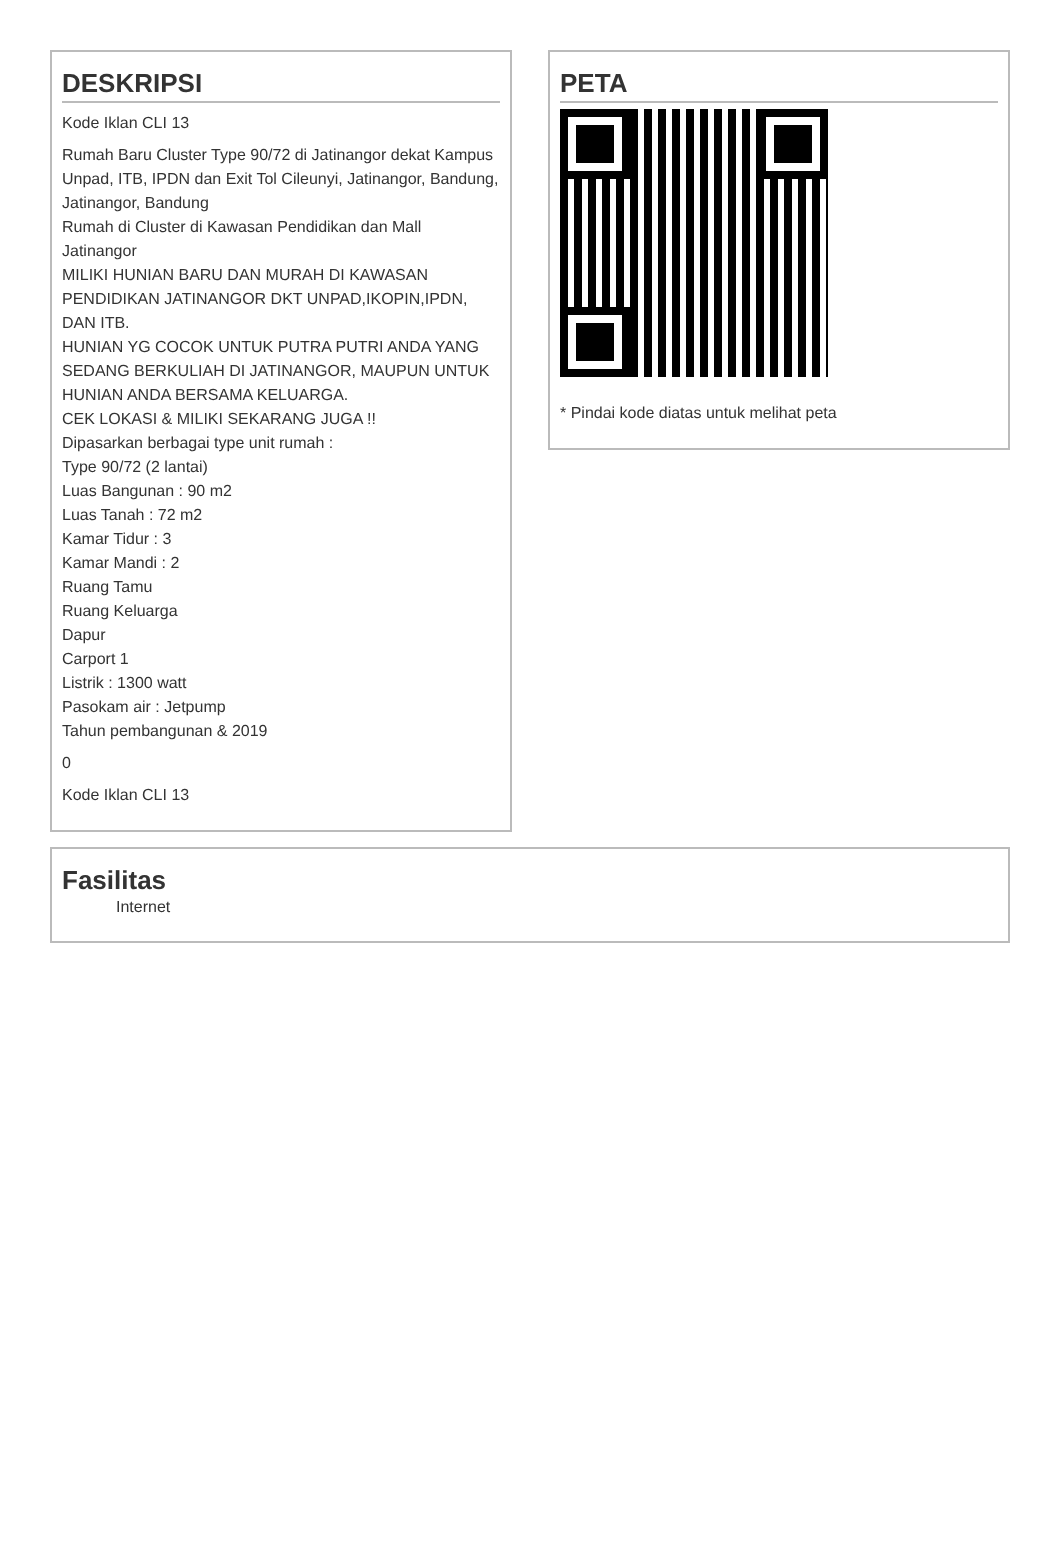DESKRIPSI
Kode Iklan CLI 13
Rumah Baru Cluster Type 90/72 di Jatinangor dekat Kampus Unpad, ITB, IPDN dan Exit Tol Cileunyi, Jatinangor, Bandung, Jatinangor, Bandung
Rumah di Cluster di Kawasan Pendidikan dan Mall Jatinangor
MILIKI HUNIAN BARU DAN MURAH DI KAWASAN PENDIDIKAN JATINANGOR DKT UNPAD,IKOPIN,IPDN, DAN ITB.
HUNIAN YG COCOK UNTUK PUTRA PUTRI ANDA YANG SEDANG BERKULIAH DI JATINANGOR, MAUPUN UNTUK HUNIAN ANDA BERSAMA KELUARGA.
CEK LOKASI & MILIKI SEKARANG JUGA !!
Dipasarkan berbagai type unit rumah :
Type 90/72 (2 lantai)
Luas Bangunan : 90 m2
Luas Tanah : 72 m2
Kamar Tidur : 3
Kamar Mandi : 2
Ruang Tamu
Ruang Keluarga
Dapur
Carport 1
Listrik : 1300 watt
Pasokam air : Jetpump
Tahun pembangunan & 2019
0
Kode Iklan CLI 13
PETA
* Pindai kode diatas untuk melihat peta
Fasilitas
Internet